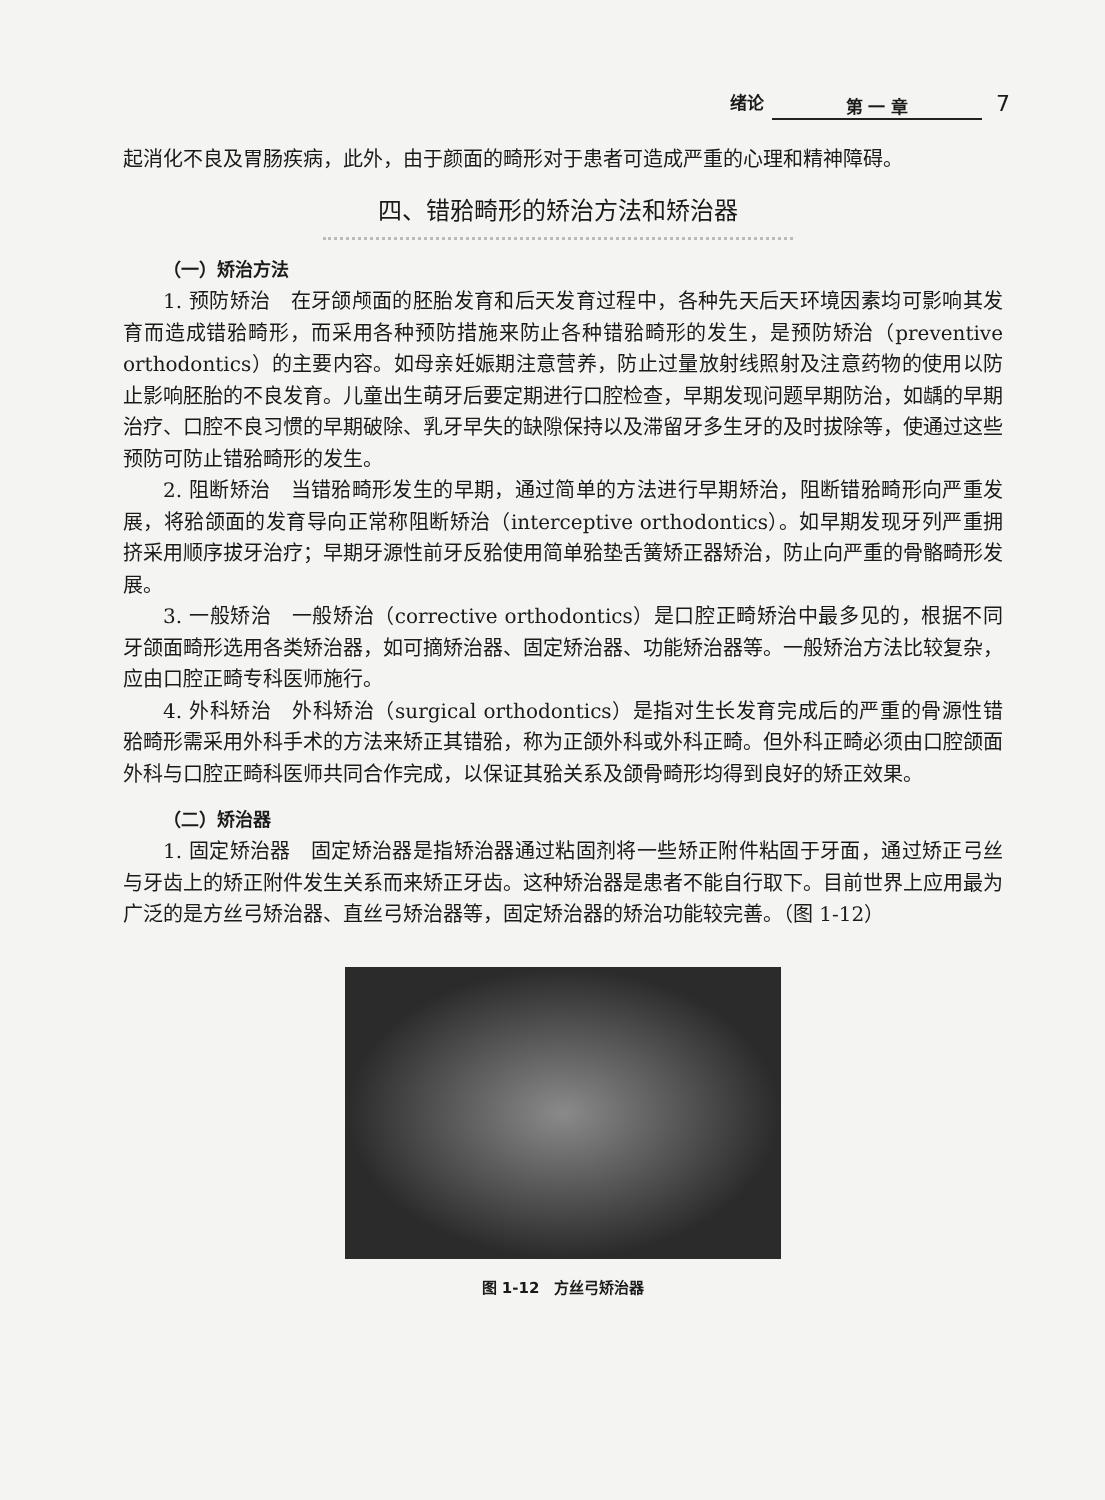绪论 第 一 章 7
起消化不良及胃肠疾病，此外，由于颜面的畸形对于患者可造成严重的心理和精神障碍。
四、错𬌗畸形的矫治方法和矫治器
（一）矫治方法
1. 预防矫治　在牙颌颅面的胚胎发育和后天发育过程中，各种先天后天环境因素均可影响其发育而造成错𬌗畸形，而采用各种预防措施来防止各种错𬌗畸形的发生，是预防矫治（preventive orthodontics）的主要内容。如母亲妊娠期注意营养，防止过量放射线照射及注意药物的使用以防止影响胚胎的不良发育。儿童出生萌牙后要定期进行口腔检查，早期发现问题早期防治，如龋的早期治疗、口腔不良习惯的早期破除、乳牙早失的缺隙保持以及滞留牙多生牙的及时拔除等，使通过这些预防可防止错𬌗畸形的发生。
2. 阻断矫治　当错𬌗畸形发生的早期，通过简单的方法进行早期矫治，阻断错𬌗畸形向严重发展，将𬌗颌面的发育导向正常称阻断矫治（interceptive orthodontics）。如早期发现牙列严重拥挤采用顺序拔牙治疗；早期牙源性前牙反𬌗使用简单𬌗垫舌簧矫正器矫治，防止向严重的骨骼畸形发展。
3. 一般矫治　一般矫治（corrective orthodontics）是口腔正畸矫治中最多见的，根据不同牙颌面畸形选用各类矫治器，如可摘矫治器、固定矫治器、功能矫治器等。一般矫治方法比较复杂，应由口腔正畸专科医师施行。
4. 外科矫治　外科矫治（surgical orthodontics）是指对生长发育完成后的严重的骨源性错𬌗畸形需采用外科手术的方法来矫正其错𬌗，称为正颌外科或外科正畸。但外科正畸必须由口腔颌面外科与口腔正畸科医师共同合作完成，以保证其𬌗关系及颌骨畸形均得到良好的矫正效果。
（二）矫治器
1. 固定矫治器　固定矫治器是指矫治器通过粘固剂将一些矫正附件粘固于牙面，通过矫正弓丝与牙齿上的矫正附件发生关系而来矫正牙齿。这种矫治器是患者不能自行取下。目前世界上应用最为广泛的是方丝弓矫治器、直丝弓矫治器等，固定矫治器的矫治功能较完善。（图 1-12）
图 1-12　方丝弓矫治器